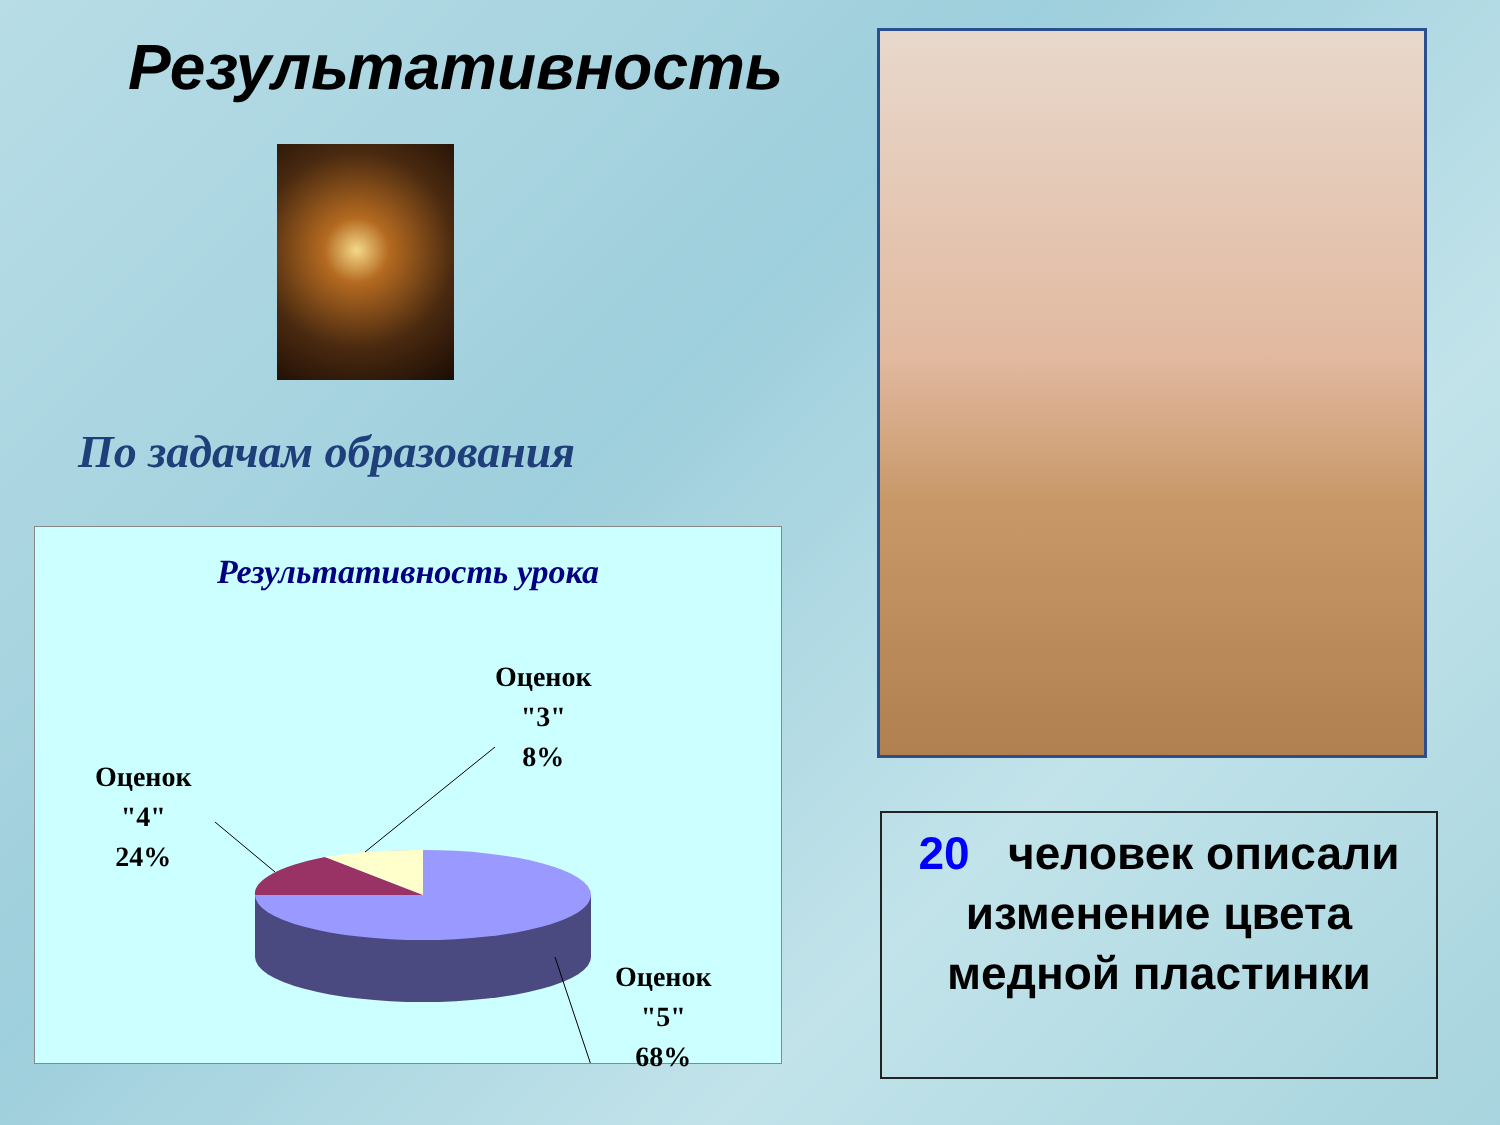Результативность
По задачам образования
Результативность урока
Оценок
"3"
8%
Оценок
"4"
24%
Оценок
"5"
68%
20 человек описали изменение цвета медной пластинки